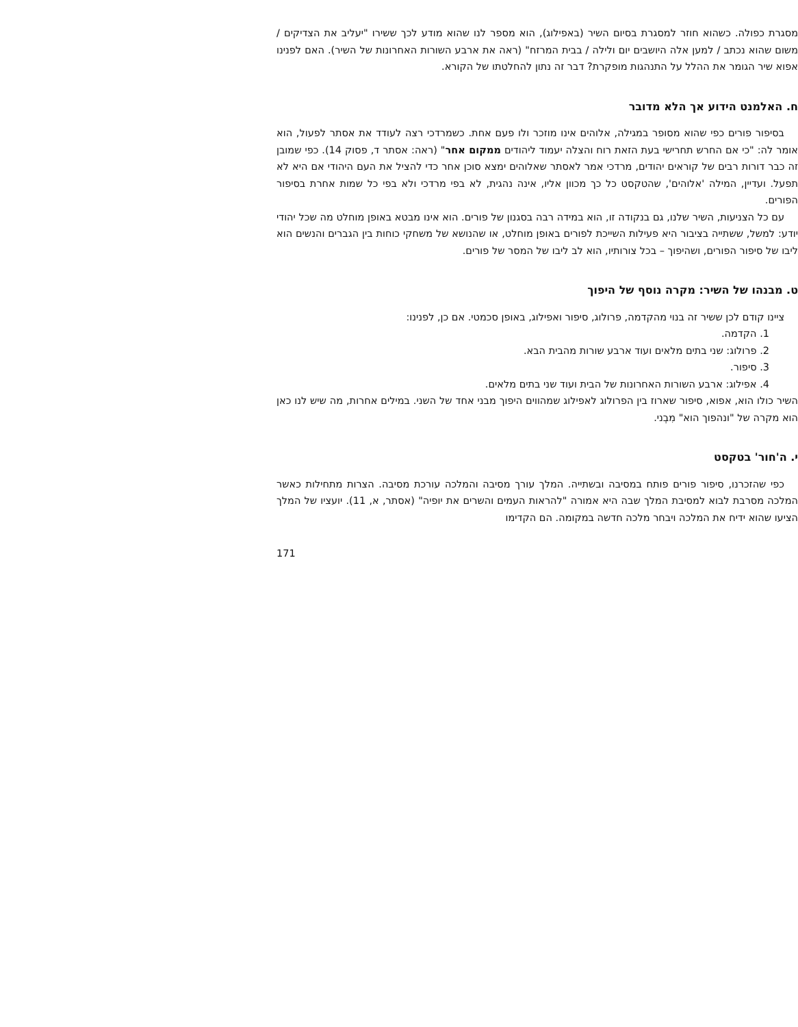מסגרת כפולה. כשהוא חוזר למסגרת בסיום השיר (באפילוג), הוא מספר לנו שהוא מודע לכך ששירו "יעליב את הצדיקים / משום שהוא נכתב / למען אלה היושבים יום ולילה / בבית המרזח" (ראה את ארבע השורות האחרונות של השיר). האם לפנינו אפוא שיר הגומר את ההלל על התנהגות מופקרת? דבר זה נתון להחלטתו של הקורא.
ח. האלמנט הידוע אך הלא מדובר
בסיפור פורים כפי שהוא מסופר במגילה, אלוהים אינו מוזכר ולו פעם אחת. כשמרדכי רצה לעודד את אסתר לפעול, הוא אומר לה: "כי אם החרש תחרישי בעת הזאת רוח והצלה יעמוד ליהודים ממקום אחר" (ראה: אסתר ד, פסוק 14). כפי שמובן זה כבר דורות רבים של קוראים יהודים, מרדכי אמר לאסתר שאלוהים ימצא סוכן אחר כדי להציל את העם היהודי אם היא לא תפעל. ועדיין, המילה 'אלוהים', שהטקסט כל כך מכוון אליו, אינה נהגית, לא בפי מרדכי ולא בפי כל שמות אחרת בסיפור הפורים.
עם כל הצניעות, השיר שלנו, גם בנקודה זו, הוא במידה רבה בסגנון של פורים. הוא אינו מבטא באופן מוחלט מה שכל יהודי יודע: למשל, ששתייה בציבור היא פעילות השייכת לפורים באופן מוחלט, או שהנושא של משחקי כוחות בין הגברים והנשים הוא ליבו של סיפור הפורים, ושהיפוך – בכל צורותיו, הוא לב ליבו של המסר של פורים.
ט. מבנהו של השיר: מקרה נוסף של היפוך
ציינו קודם לכן ששיר זה בנוי מהקדמה, פרולוג, סיפור ואפילוג, באופן סכמטי. אם כן, לפנינו:
1. הקדמה.
2. פרולוג: שני בתים מלאים ועוד ארבע שורות מהבית הבא.
3. סיפור.
4. אפילוג: ארבע השורות האחרונות של הבית ועוד שני בתים מלאים.
השיר כולו הוא, אפוא, סיפור שארוז בין הפרולוג לאפילוג שמהווים היפוך מבני אחד של השני. במילים אחרות, מה שיש לנו כאן הוא מקרה של "ונהפוך הוא" מִבְני.
י. ה'חור' בטקסט
כפי שהזכרנו, סיפור פורים פותח במסיבה ובשתייה. המלך עורך מסיבה והמלכה עורכת מסיבה. הצרות מתחילות כאשר המלכה מסרבת לבוא למסיבת המלך שבה היא אמורה "להראות העמים והשרים את יופיה" (אסתר, א, 11). יועציו של המלך הציעו שהוא ידיח את המלכה ויבחר מלכה חדשה במקומה. הם הקדימו
171